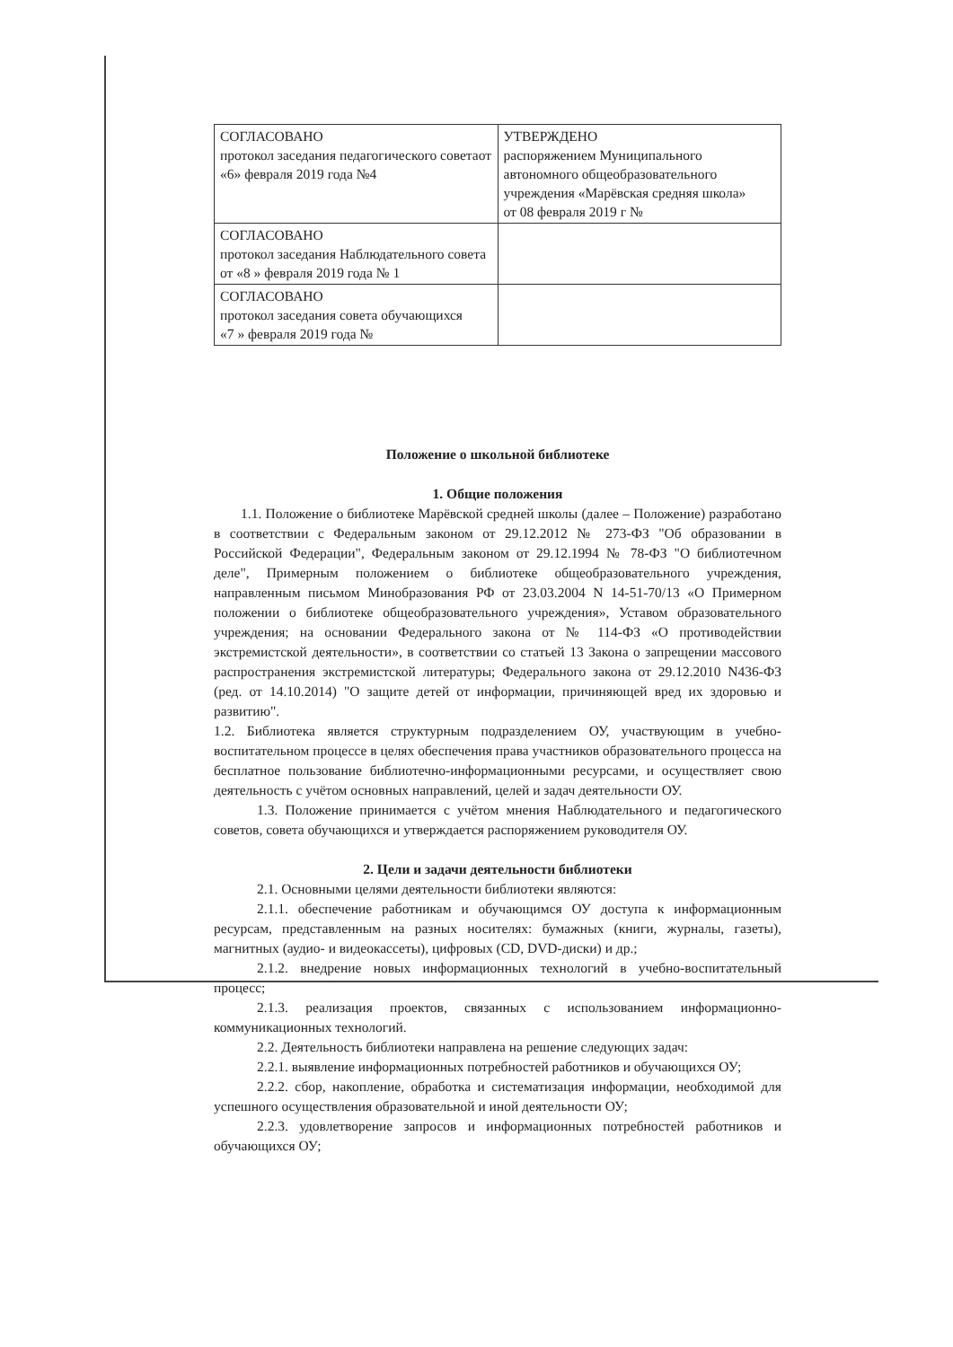| СОГЛАСОВАНО протокол заседания педагогического советаот «6» февраля 2019 года №4 | УТВЕРЖДЕНО распоряжением Муниципального автономного общеобразовательного учреждения «Марёвская средняя школа» от 08 февраля 2019 г № |
| СОГЛАСОВАНО протокол заседания Наблюдательного совета от «8 » февраля 2019 года № 1 | |
| СОГЛАСОВАНО протокол заседания совета обучающихся «7 » февраля 2019 года № | |
Положение о школьной библиотеке
1. Общие положения
1.1. Положение о библиотеке Марёвской средней школы (далее – Положение) разработано в соответствии с Федеральным законом от 29.12.2012 № 273-ФЗ "Об образовании в Российской Федерации", Федеральным законом от 29.12.1994 № 78-ФЗ "О библиотечном деле", Примерным положением о библиотеке общеобразовательного учреждения, направленным письмом Минобразования РФ от 23.03.2004 N 14-51-70/13 «О Примерном положении о библиотеке общеобразовательного учреждения», Уставом образовательного учреждения; на основании Федерального закона от № 114-ФЗ «О противодействии экстремистской деятельности», в соответствии со статьей 13 Закона о запрещении массового распространения экстремистской литературы; Федерального закона от 29.12.2010 N436-ФЗ (ред. от 14.10.2014) "О защите детей от информации, причиняющей вред их здоровью и развитию".
1.2. Библиотека является структурным подразделением ОУ, участвующим в учебно-воспитательном процессе в целях обеспечения права участников образовательного процесса на бесплатное пользование библиотечно-информационными ресурсами, и осуществляет свою деятельность с учётом основных направлений, целей и задач деятельности ОУ.
1.3. Положение принимается с учётом мнения Наблюдательного и педагогического советов, совета обучающихся и утверждается распоряжением руководителя ОУ.
2. Цели и задачи деятельности библиотеки
2.1. Основными целями деятельности библиотеки являются:
2.1.1. обеспечение работникам и обучающимся ОУ доступа к информационным ресурсам, представленным на разных носителях: бумажных (книги, журналы, газеты), магнитных (аудио- и видеокассеты), цифровых (CD, DVD-диски) и др.;
2.1.2. внедрение новых информационных технологий в учебно-воспитательный процесс;
2.1.3. реализация проектов, связанных с использованием информационно-коммуникационных технологий.
2.2. Деятельность библиотеки направлена на решение следующих задач:
2.2.1. выявление информационных потребностей работников и обучающихся ОУ;
2.2.2. сбор, накопление, обработка и систематизация информации, необходимой для успешного осуществления образовательной и иной деятельности ОУ;
2.2.3. удовлетворение запросов и информационных потребностей работников и обучающихся ОУ;